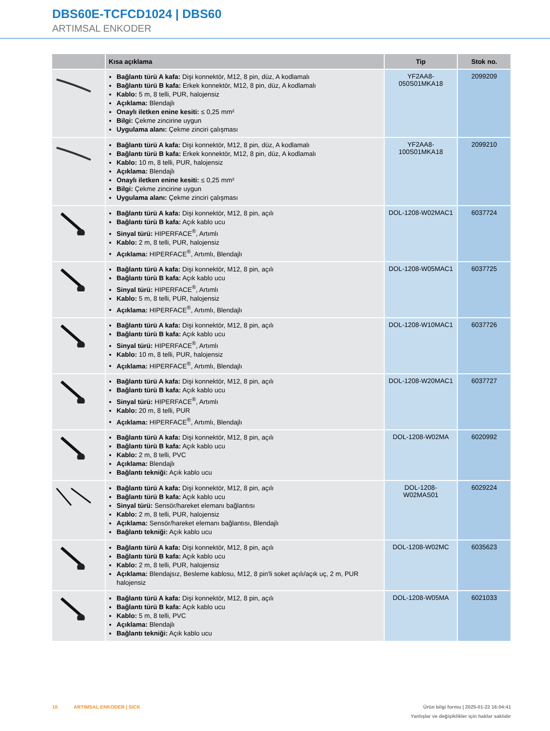DBS60E-TCFCD1024 | DBS60
ARTIMSAL ENKODER
| | Kısa açıklama | Tip | Stok no. |
| --- | --- | --- | --- |
| | Bağlantı türü A kafa: Dişi konnektör, M12, 8 pin, düz, A kodlamalı Bağlantı türü B kafa: Erkek konnektör, M12, 8 pin, düz, A kodlamalı Kablo: 5 m, 8 telli, PUR, halojensiz Açıklama: Blendajlı Onaylı iletken enine kesiti: ≤ 0,25 mm² Bilgi: Çekme zincirine uygun Uygulama alanı: Çekme zinciri çalışması | YF2AA8- 050S01MKA18 | 2099209 |
| | Bağlantı türü A kafa: Dişi konnektör, M12, 8 pin, düz, A kodlamalı Bağlantı türü B kafa: Erkek konnektör, M12, 8 pin, düz, A kodlamalı Kablo: 10 m, 8 telli, PUR, halojensiz Açıklama: Blendajlı Onaylı iletken enine kesiti: ≤ 0,25 mm² Bilgi: Çekme zincirine uygun Uygulama alanı: Çekme zinciri çalışması | YF2AA8- 100S01MKA18 | 2099210 |
| | Bağlantı türü A kafa: Dişi konnektör, M12, 8 pin, açılı Bağlantı türü B kafa: Açık kablo ucu Sinyal türü: HIPERFACE<sup>®</sup>, Artımlı Kablo: 2 m, 8 telli, PUR, halojensiz Açıklama: HIPERFACE<sup>®</sup>, Artımlı, Blendajlı | DOL-1208-W02MAC1 | 6037724 |
| | Bağlantı türü A kafa: Dişi konnektör, M12, 8 pin, açılı Bağlantı türü B kafa: Açık kablo ucu Sinyal türü: HIPERFACE<sup>®</sup>, Artımlı Kablo: 5 m, 8 telli, PUR, halojensiz Açıklama: HIPERFACE<sup>®</sup>, Artımlı, Blendajlı | DOL-1208-W05MAC1 | 6037725 |
| | Bağlantı türü A kafa: Dişi konnektör, M12, 8 pin, açılı Bağlantı türü B kafa: Açık kablo ucu Sinyal türü: HIPERFACE<sup>®</sup>, Artımlı Kablo: 10 m, 8 telli, PUR, halojensiz Açıklama: HIPERFACE<sup>®</sup>, Artımlı, Blendajlı | DOL-1208-W10MAC1 | 6037726 |
| | Bağlantı türü A kafa: Dişi konnektör, M12, 8 pin, açılı Bağlantı türü B kafa: Açık kablo ucu Sinyal türü: HIPERFACE<sup>®</sup>, Artımlı Kablo: 20 m, 8 telli, PUR Açıklama: HIPERFACE<sup>®</sup>, Artımlı, Blendajlı | DOL-1208-W20MAC1 | 6037727 |
| | Bağlantı türü A kafa: Dişi konnektör, M12, 8 pin, açılı Bağlantı türü B kafa: Açık kablo ucu Kablo: 2 m, 8 telli, PVC Açıklama: Blendajlı Bağlantı tekniği: Açık kablo ucu | DOL-1208-W02MA | 6020992 |
| | Bağlantı türü A kafa: Dişi konnektör, M12, 8 pin, açılı Bağlantı türü B kafa: Açık kablo ucu Sinyal türü: Sensör/hareket elemanı bağlantısı Kablo: 2 m, 8 telli, PUR, halojensiz Açıklama: Sensör/hareket elemanı bağlantısı, Blendajlı Bağlantı tekniği: Açık kablo ucu | DOL-1208- W02MAS01 | 6029224 |
| | Bağlantı türü A kafa: Dişi konnektör, M12, 8 pin, açılı Bağlantı türü B kafa: Açık kablo ucu Kablo: 2 m, 8 telli, PUR, halojensiz Açıklama: Blendajsız, Besleme kablosu, M12, 8 pin'li soket açılı/açık uç, 2 m, PUR halojensiz | DOL-1208-W02MC | 6035623 |
| | Bağlantı türü A kafa: Dişi konnektör, M12, 8 pin, açılı Bağlantı türü B kafa: Açık kablo ucu Kablo: 5 m, 8 telli, PVC Açıklama: Blendajlı Bağlantı tekniği: Açık kablo ucu | DOL-1208-W05MA | 6021033 |
Ürün bilgi formu | 2025-01-22 16:04:41
Yanlışlar ve değişiklikler için haklar saklıdır 10 ARTIMSAL ENKODER | SICK